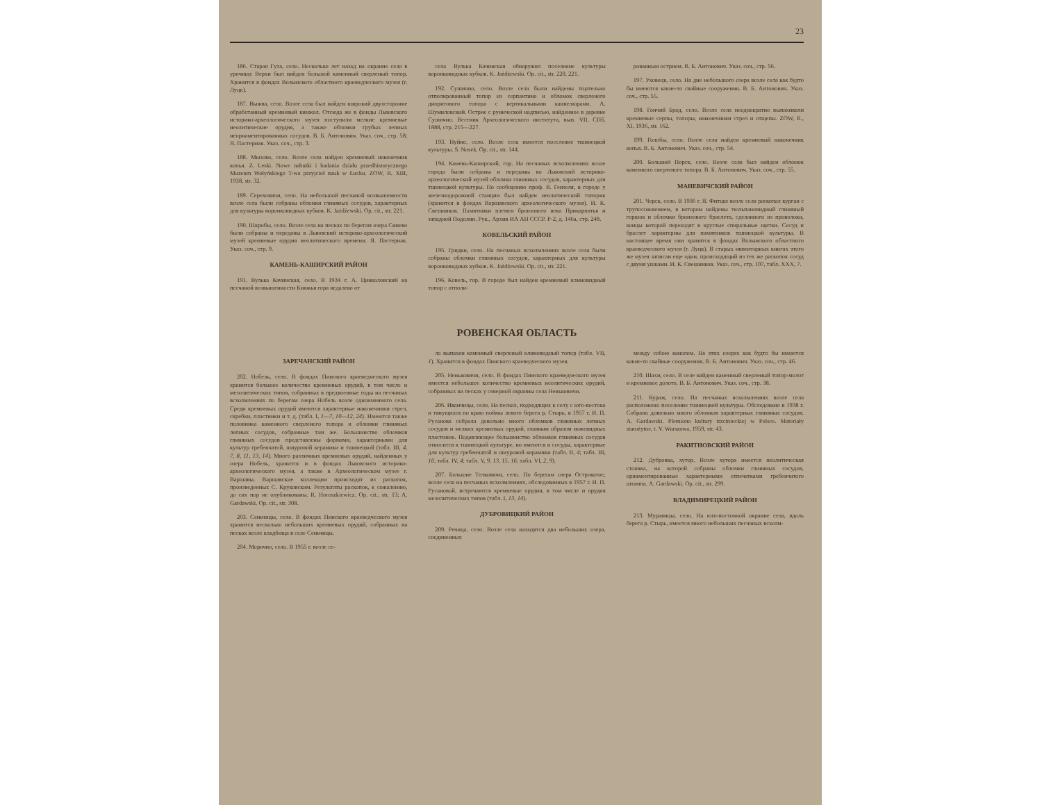23
186. Старая Гута, село. Несколько лет назад на окраине села в урочище Верхи был найден большой каменный сверленый топор. Хранится в фондах Волынского областного краеведческого музея (г. Луцк).
187. Выжва, село. Возле села был найден широкий двухсторонне обработанный кремневый кинжал. Отсюда же в фонды Львовского историко-археологического музея поступили мелкие кремневые неолитические орудия, а также обломки грубых лепных неорнаментированных сосудов. В. Б. Антонович. Указ. соч., стр. 58; Я. Пастернак. Указ. соч., стр. 3.
188. Мызово, село. Возле села найден кремневый наконечник копья. Z. Leski. Nowe nabutki i badania działu przedhistorycznego Muzeum Wołyńskiego T-wa przyjcioł nauk w Łucku. ZOW, R. XIII, 1938, str. 32.
189. Сереховичи, село. На небольшой песчаной возвышенности возле села были собраны обломки глиняных сосудов, характерных для культуры воронковидных кубков. K. Jażdżewski. Op. cit., str. 221.
190. Шкробы, село. Возле села на песках по берегам озера Синево были собраны и переданы в Львовский историко-археологический музей кремневые орудия неолитического времени. Я. Пастернак. Указ. соч., стр. 9.
КАМЕНЬ-КАШИРСКИЙ РАЙОН
191. Вулька Качинская, село. В 1934 г. А. Цинкаловский на песчаной возвышенности Княжья гора недалеко от
села Вулька Качинская обнаружил поселение культуры воронковидных кубков. K. Jażdżewski. Op. cit., str. 220, 221.
192. Сушично, село. Возле села были найдены тщательно отполированный топор из серпантина и обломок сверленого диоритового топора с вертикальными каннелюрами. А. Шумиловский. Острие с рунической надписью, найденное в деревне Сушично. Вестник Археологического института, вып. VII, СПб, 1888, стр. 215—227.
193. Нуйно, село. Возле села имеется поселение тшинецкой культуры. S. Nosek. Op. cit., str. 144.
194. Камень-Каширский, гор. На песчаных всхолмлениях возле города были собраны и переданы во Львовский историко-археологический музей обломки глиняных сосудов, характерных для тшинецкой культуры. По сообщению проф. В. Гензеля, в городе у железнодорожной станции был найден неолитический топорик (хранится в фондах Варшавского археологического музея). И. К. Свешников. Памятники племен бронзового века Прикарпатья и западной Подолии. Рук., Архив ИА АН СССР. Р-2, д. 146а, стр. 248.
КОВЕЛЬСКИЙ РАЙОН
195. Гридки, село. На песчаных всхолмлениях возле села были собраны обломки глиняных сосудов, характерных для культуры воронковидных кубков. K. Jażdżewski. Op. cit., str. 221.
196. Ковель, гор. В городе был найден кремневый клиновидный топор с отполи-
рованным острием. В. Б. Антонович. Указ. соч., стр. 56.
197. Уховецк, село. На дне небольшого озера возле села как будто бы имеются какие-то свайные сооружения. В. Б. Антонович. Указ. соч., стр. 55.
198. Гончий Брод, село. Возле села неоднократно выпахивали кремневые серпы, топоры, наконечники стрел и отщепы. ZOW, R., XI, 1936, str. 162.
199. Голобы, село. Возле села найден кремневый наконечник копья. В. Б. Антонович. Указ. соч., стр. 54.
200. Большой Порск, село. Возле села был найден обломок каменного сверленого топора. В. Б. Антонович. Указ. соч., стр. 55.
МАНЕВИЧСКИЙ РАЙОН
201. Черск, село. В 1936 г. Я. Фитцке возле села раскопал курган с трупосожжением, в котором найдены тюльпановидный глиняный горшок и обломки бронзового браслета, сделанного из проволоки, концы которой переходят в круглые спиральные щитки. Сосуд и браслет характерны для памятников тшинецкой культуры. В настоящее время они хранятся в фондах Волынского областного краеведческого музея (г. Луцк). В старых инвентарных книгах этого же музея записан еще один, происходящий из тех же раскопок сосуд с двумя ушками. И. К. Свешников. Указ. соч., стр. 107, табл. XXX, 7.
РОВЕНСКАЯ ОБЛАСТЬ
ЗАРЕЧАНСКИЙ РАЙОН
202. Нобель, село. В фондах Пинского краеведческого музея хранится большое количество кремневых орудий, в том числе и мезолитических типов, собранных в предвоенные годы на песчаных всхолмлениях по берегам озера Нобель возле одноименного села. Среди кремневых орудий имеются характерные наконечники стрел, скребки, пластинки и т. д. (табл. I, 1—7, 10—12, 24). Имеются также половинка каменного сверленого топора и обломки глиняных лепных сосудов, собранные там же. Большинство обломков глиняных сосудов представлены формами, характерными для культур гребенчатой, шнуровой керамики и тшинецкой (табл. III, 4, 7, 8, 11, 13, 14). Много различных кремневых орудий, найденных у озера Нобель, хранится и в фондах Львовского историко-археологического музея, а также в Археологическом музее г. Варшавы. Варшавские коллекции происходят из раскопок, произведенных С. Круковским. Результаты раскопок, к сожалению, до сих пор не опубликованы. R. Horoszkiewicz. Op. cit., str. 13; A. Gardawski. Op. cit., str. 308.
203. Сеньчицы, село. В фондах Пинского краеведческого музея хранится несколько небольших кремневых орудий, собранных на песках возле кладбища в селе Сеньчицы.
204. Морочно, село. В 1955 г. возле се-
ла выпахан каменный сверленый клиновидный топор (табл. VII, 1). Хранится в фондах Пинского краеведческого музея.
205. Неньковичи, село. В фондах Пинского краеведческого музея имеется небольшое количество кремневых неолитических орудий, собранных на песках у северной окраины села Неньковичи.
206. Иванчицы, село. На песках, подходящих к селу с юго-востока и тянущихся по краю поймы левого берега р. Стырь, в 1957 г. И. П. Русанова собрала довольно много обломков глиняных лепных сосудов и мелких кремневых орудий, главным образом ножевидных пластинок. Подавляющее большинство обломков глиняных сосудов относится к тшинецкой культуре, но имеются и сосуды, характерные для культур гребенчатой и шнуровой керамики (табл. II, 4; табл. III, 16; табл. IV, 4; табл. V, 9, 13, 15, 16; табл. VI, 2, 9).
207. Большие Телковичи, село. По берегам озера Островатое, возле села на песчаных всхолмлениях, обследованных в 1957 г. И. П. Русановой, встречаются кремневые орудия, в том числе и орудия мезолитических типов (табл. I, 13, 14).
ДУБРОВИЦКИЙ РАЙОН
209. Речица, село. Возле села находятся два небольших озера, соединенных
между собою каналом. На этих озерах как будто бы имеются какие-то свайные сооружения. В. Б. Антонович. Указ. соч., стр. 46.
210. Шахи, село. В селе найден каменный сверленый топор-молот и кремневое долото. В. Б. Антонович. Указ. соч., стр. 38.
211. Кураж, село. На песчаных всхолмлениях возле села расположено поселение тшинецкой культуры. Обследовано в 1938 г. Собрано довольно много обломков характерных глиняных сосудов. A. Gardawski. Plemiona kultury trzcinieckiej w Polsce. Materiały starożytne, t. V. Warszawa, 1959, str. 43.
РАКИТНОВСКИЙ РАЙОН
212. Дубровка, хутор. Возле хутора имеется неолитическая стоянка, на которой собраны обломки глиняных сосудов, орнаментированные характерными отпечатками гребенчатого штампа. A. Gardawski. Op. cit., str. 299.
ВЛАДИМИРЕЦКИЙ РАЙОН
213. Муравицы, село. На юго-восточной окраине села, вдоль берега р. Стырь, имеется много небольших песчаных всхолм-